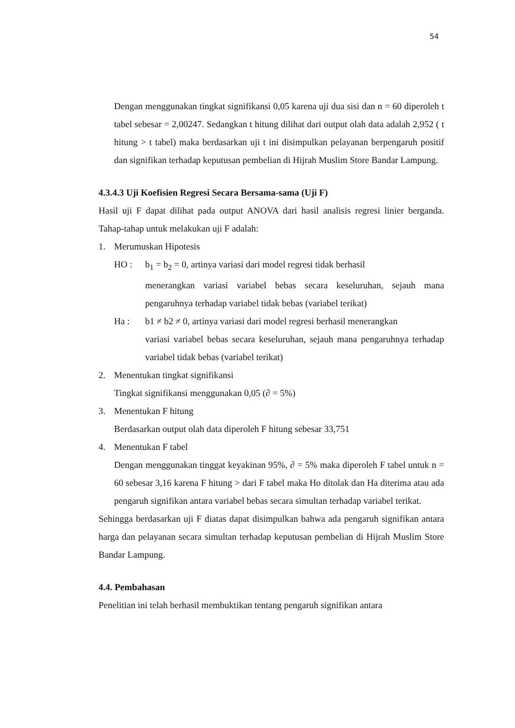54
Dengan menggunakan tingkat signifikansi 0,05 karena uji dua sisi dan n = 60 diperoleh t tabel sebesar = 2,00247. Sedangkan t hitung dilihat dari output olah data adalah 2,952 ( t hitung > t tabel) maka berdasarkan uji t ini disimpulkan pelayanan berpengaruh positif dan signifikan terhadap keputusan pembelian di Hijrah Muslim Store Bandar Lampung.
4.3.4.3 Uji Koefisien Regresi Secara Bersama-sama (Uji F)
Hasil uji F dapat dilihat pada output ANOVA dari hasil analisis regresi linier berganda. Tahap-tahap untuk melakukan uji F adalah:
1. Merumuskan Hipotesis
HO : b<sub>1</sub> = b<sub>2</sub> = 0, artinya variasi dari model regresi tidak berhasil
menerangkan variasi variabel bebas secara keseluruhan, sejauh mana pengaruhnya terhadap variabel tidak bebas (variabel terikat)
Ha : b1 ≠ b2 ≠ 0, artinya variasi dari model regresi berhasil menerangkan
variasi variabel bebas secara keseluruhan, sejauh mana pengaruhnya terhadap variabel tidak bebas (variabel terikat)
2. Menentukan tingkat signifikansi
Tingkat signifikansi menggunakan 0,05 (∂ = 5%)
3. Menentukan F hitung
Berdasarkan output olah data diperoleh F hitung sebesar 33,751
4. Menentukan F tabel
Dengan menggunakan tinggat keyakinan 95%, ∂ = 5% maka diperoleh F tabel untuk n = 60 sebesar 3,16 karena F hitung > dari F tabel maka Ho ditolak dan Ha diterima atau ada pengaruh signifikan antara variabel bebas secara simultan terhadap variabel terikat.
Sehingga berdasarkan uji F diatas dapat disimpulkan bahwa ada pengaruh signifikan antara harga dan pelayanan secara simultan terhadap keputusan pembelian di Hijrah Muslim Store Bandar Lampung.
4.4. Pembahasan
Penelitian ini telah berhasil membuktikan tentang pengaruh signifikan antara